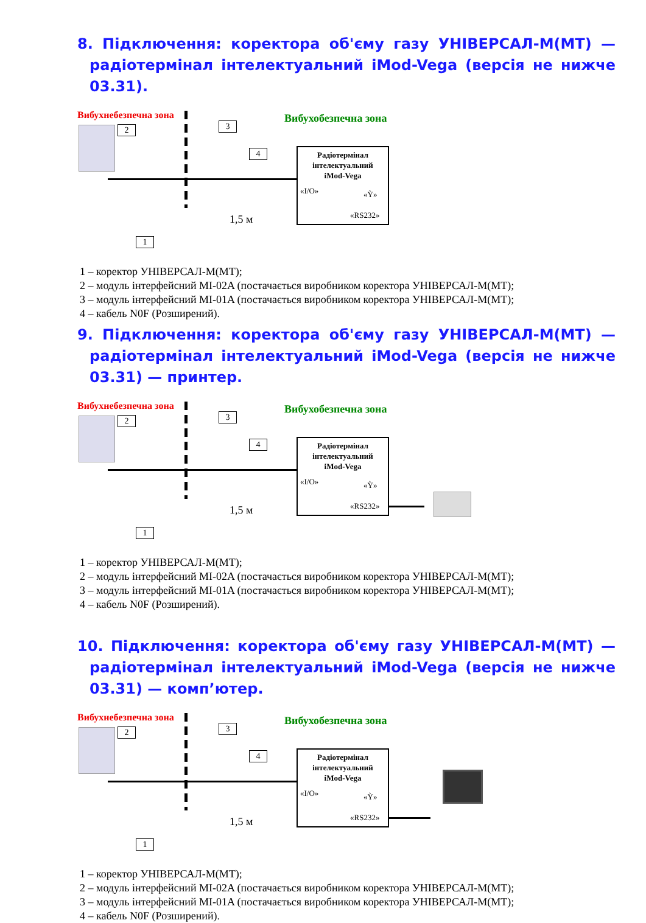8. Підключення: коректора об'єму газу УНІВЕРСАЛ-М(МТ) — радіотермінал інтелектуальний iMod-Vega (версія не нижче 03.31).
Вибухнебезпечна зона Вибухобезпечна зона
2 3
4
1
1,5 м
Радіотермінал
інтелектуальний
iMod-Vega
«I/O» «Ỳ»
«RS232»
1 – коректор УНІВЕРСАЛ-М(МТ);
2 – модуль інтерфейсний MI-02A (постачається виробником коректора УНІВЕРСАЛ-М(МТ);
3 – модуль інтерфейсний MI-01A (постачається виробником коректора УНІВЕРСАЛ-М(МТ);
4 – кабель N0F (Розширений).
9. Підключення: коректора об'єму газу УНІВЕРСАЛ-М(МТ) — радіотермінал інтелектуальний iMod-Vega (версія не нижче 03.31) — принтер.
Вибухнебезпечна зона Вибухобезпечна зона
2 3
4
1
1,5 м
Радіотермінал
інтелектуальний
iMod-Vega
«I/O» «Ỳ»
«RS232»
1 – коректор УНІВЕРСАЛ-М(МТ);
2 – модуль інтерфейсний MI-02A (постачається виробником коректора УНІВЕРСАЛ-М(МТ);
3 – модуль інтерфейсний MI-01A (постачається виробником коректора УНІВЕРСАЛ-М(МТ);
4 – кабель N0F (Розширений).
10. Підключення: коректора об'єму газу УНІВЕРСАЛ-М(МТ) — радіотермінал інтелектуальний iMod-Vega (версія не нижче 03.31) — комп’ютер.
Вибухнебезпечна зона Вибухобезпечна зона
2 3
4
1
1,5 м
Радіотермінал
інтелектуальний
iMod-Vega
«I/O» «Ỳ»
«RS232»
1 – коректор УНІВЕРСАЛ-М(МТ);
2 – модуль інтерфейсний MI-02A (постачається виробником коректора УНІВЕРСАЛ-М(МТ);
3 – модуль інтерфейсний MI-01A (постачається виробником коректора УНІВЕРСАЛ-М(МТ);
4 – кабель N0F (Розширений).